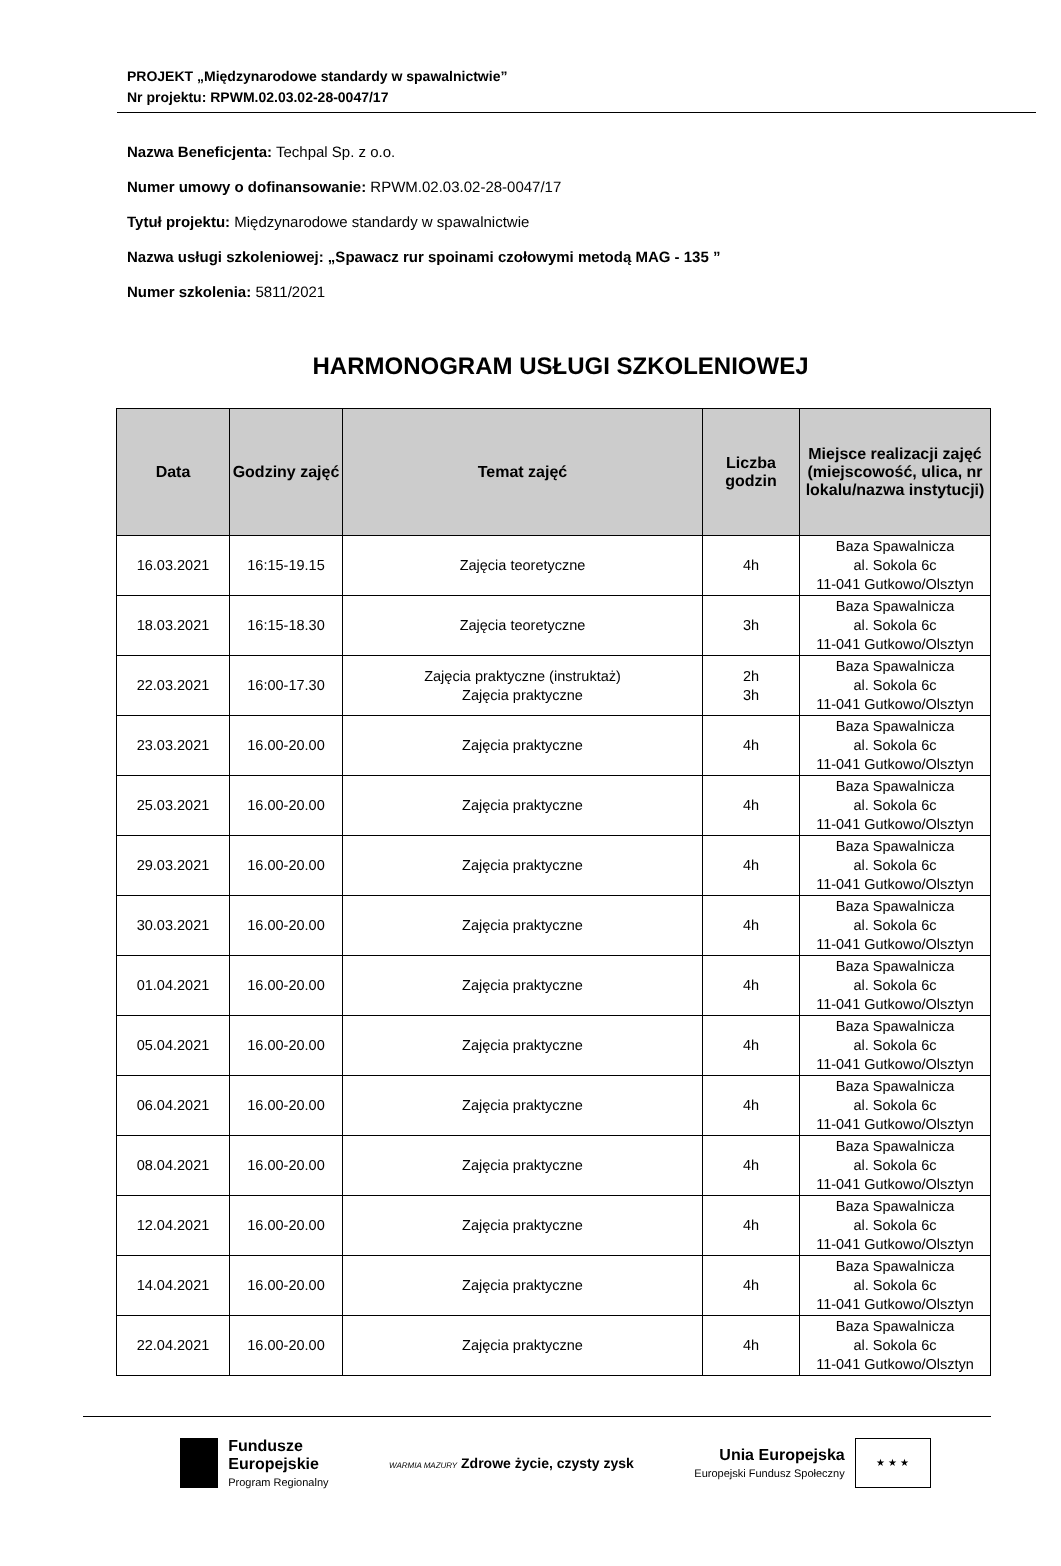PROJEKT „Międzynarodowe standardy w spawalnictwie”
Nr projektu: RPWM.02.03.02-28-0047/17
Nazwa Beneficjenta: Techpal Sp. z o.o.
Numer umowy o dofinansowanie: RPWM.02.03.02-28-0047/17
Tytuł projektu: Międzynarodowe standardy w spawalnictwie
Nazwa usługi szkoleniowej: „Spawacz rur spoinami czołowymi metodą MAG - 135 ”
Numer szkolenia: 5811/2021
HARMONOGRAM USŁUGI SZKOLENIOWEJ
| Data | Godziny zajęć | Temat zajęć | Liczba godzin | Miejsce realizacji zajęć (miejscowość, ulica, nr lokalu/nazwa instytucji) |
| --- | --- | --- | --- | --- |
| 16.03.2021 | 16:15-19.15 | Zajęcia teoretyczne | 4h | Baza Spawalnicza al. Sokola 6c 11-041 Gutkowo/Olsztyn |
| 18.03.2021 | 16:15-18.30 | Zajęcia teoretyczne | 3h | Baza Spawalnicza al. Sokola 6c 11-041 Gutkowo/Olsztyn |
| 22.03.2021 | 16:00-17.30 | Zajęcia praktyczne (instruktaż) Zajęcia praktyczne | 2h 3h | Baza Spawalnicza al. Sokola 6c 11-041 Gutkowo/Olsztyn |
| 23.03.2021 | 16.00-20.00 | Zajęcia praktyczne | 4h | Baza Spawalnicza al. Sokola 6c 11-041 Gutkowo/Olsztyn |
| 25.03.2021 | 16.00-20.00 | Zajęcia praktyczne | 4h | Baza Spawalnicza al. Sokola 6c 11-041 Gutkowo/Olsztyn |
| 29.03.2021 | 16.00-20.00 | Zajęcia praktyczne | 4h | Baza Spawalnicza al. Sokola 6c 11-041 Gutkowo/Olsztyn |
| 30.03.2021 | 16.00-20.00 | Zajęcia praktyczne | 4h | Baza Spawalnicza al. Sokola 6c 11-041 Gutkowo/Olsztyn |
| 01.04.2021 | 16.00-20.00 | Zajęcia praktyczne | 4h | Baza Spawalnicza al. Sokola 6c 11-041 Gutkowo/Olsztyn |
| 05.04.2021 | 16.00-20.00 | Zajęcia praktyczne | 4h | Baza Spawalnicza al. Sokola 6c 11-041 Gutkowo/Olsztyn |
| 06.04.2021 | 16.00-20.00 | Zajęcia praktyczne | 4h | Baza Spawalnicza al. Sokola 6c 11-041 Gutkowo/Olsztyn |
| 08.04.2021 | 16.00-20.00 | Zajęcia praktyczne | 4h | Baza Spawalnicza al. Sokola 6c 11-041 Gutkowo/Olsztyn |
| 12.04.2021 | 16.00-20.00 | Zajęcia praktyczne | 4h | Baza Spawalnicza al. Sokola 6c 11-041 Gutkowo/Olsztyn |
| 14.04.2021 | 16.00-20.00 | Zajęcia praktyczne | 4h | Baza Spawalnicza al. Sokola 6c 11-041 Gutkowo/Olsztyn |
| 22.04.2021 | 16.00-20.00 | Zajęcia praktyczne | 4h | Baza Spawalnicza al. Sokola 6c 11-041 Gutkowo/Olsztyn |
Fundusze
Europejskie
Program Regionalny
WARMIA MAZURY Zdrowe życie, czysty zysk
Unia Europejska
Europejski Fundusz Społeczny ★ ★ ★